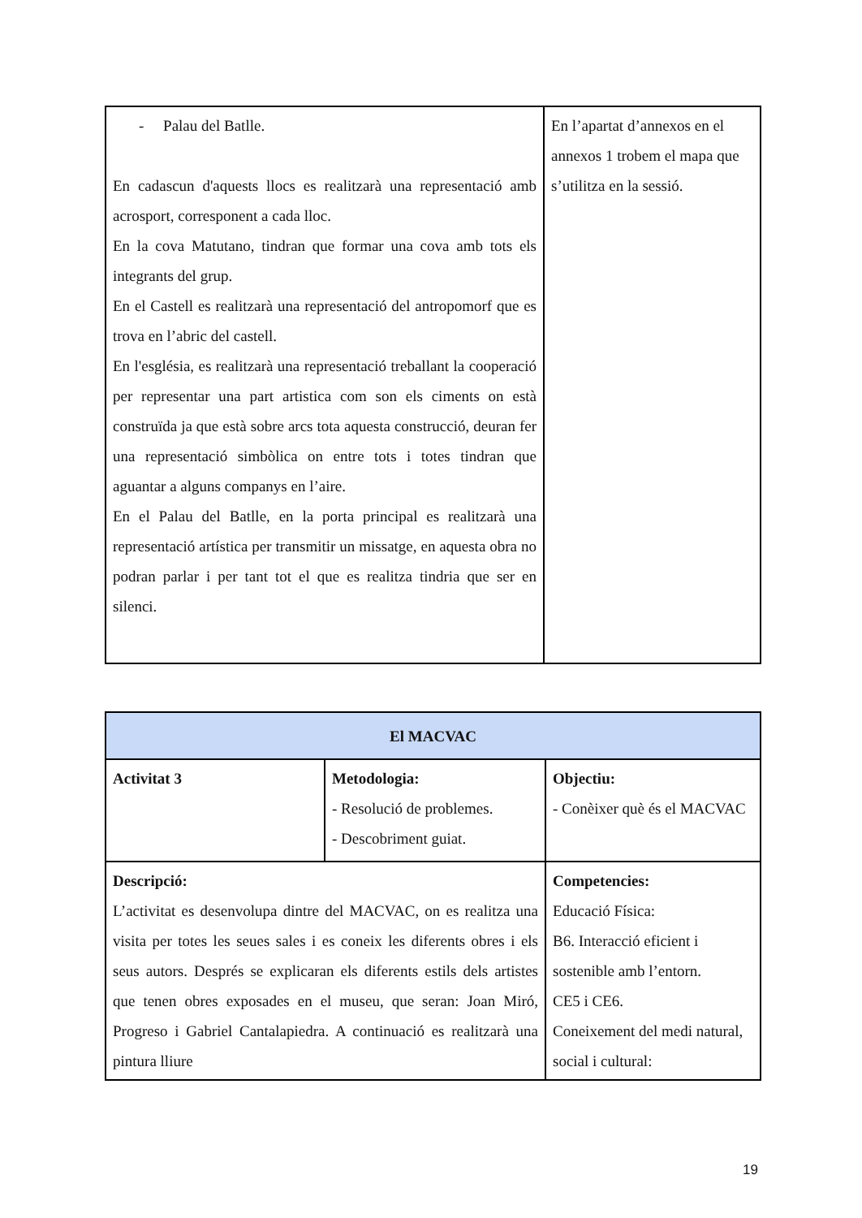| - Palau del Batlle. En cadascun d'aquests llocs es realitzarà una representació amb acrosport, corresponent a cada lloc. En la cova Matutano, tindran que formar una cova amb tots els integrants del grup. En el Castell es realitzarà una representació del antropomorf que es trova en l’abric del castell. En l'església, es realitzarà una representació treballant la cooperació per representar una part artistica com son els ciments on està construïda ja que està sobre arcs tota aquesta construcció, deuran fer una representació simbòlica on entre tots i totes tindran que aguantar a alguns companys en l’aire. En el Palau del Batlle, en la porta principal es realitzarà una representació artística per transmitir un missatge, en aquesta obra no podran parlar i per tant tot el que es realitza tindria que ser en silenci. | En l’apartat d’annexos en el annexos 1 trobem el mapa que s’utilitza en la sessió. |
| El MACVAC | | |
| Activitat 3 | Metodologia: - Resolució de problemes. - Descobriment guiat. | Objectiu: - Conèixer què és el MACVAC |
| Descripció: L’activitat es desenvolupa dintre del MACVAC, on es realitza una visita per totes les seues sales i es coneix les diferents obres i els seus autors. Després se explicaran els diferents estils dels artistes que tenen obres exposades en el museu, que seran: Joan Miró, Progreso i Gabriel Cantalapiedra. A continuació es realitzarà una pintura lliure | | Competencies: Educació Física: B6. Interacció eficient i sostenible amb l’entorn. CE5 i CE6. Coneixement del medi natural, social i cultural: |
19